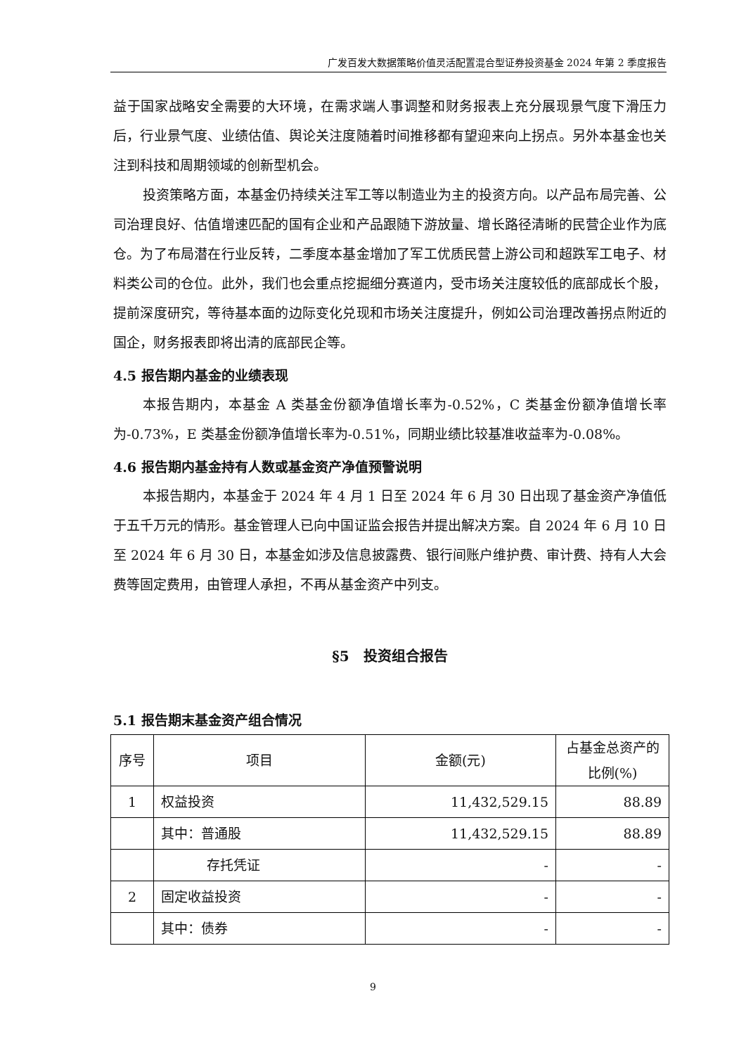广发百发大数据策略价值灵活配置混合型证券投资基金 2024 年第 2 季度报告
益于国家战略安全需要的大环境，在需求端人事调整和财务报表上充分展现景气度下滑压力后，行业景气度、业绩估值、舆论关注度随着时间推移都有望迎来向上拐点。另外本基金也关注到科技和周期领域的创新型机会。
投资策略方面，本基金仍持续关注军工等以制造业为主的投资方向。以产品布局完善、公司治理良好、估值增速匹配的国有企业和产品跟随下游放量、增长路径清晰的民营企业作为底仓。为了布局潜在行业反转，二季度本基金增加了军工优质民营上游公司和超跌军工电子、材料类公司的仓位。此外，我们也会重点挖掘细分赛道内，受市场关注度较低的底部成长个股，提前深度研究，等待基本面的边际变化兑现和市场关注度提升，例如公司治理改善拐点附近的国企，财务报表即将出清的底部民企等。
4.5 报告期内基金的业绩表现
本报告期内，本基金 A 类基金份额净值增长率为-0.52%，C 类基金份额净值增长率为-0.73%，E 类基金份额净值增长率为-0.51%，同期业绩比较基准收益率为-0.08%。
4.6 报告期内基金持有人数或基金资产净值预警说明
本报告期内，本基金于 2024 年 4 月 1 日至 2024 年 6 月 30 日出现了基金资产净值低于五千万元的情形。基金管理人已向中国证监会报告并提出解决方案。自 2024 年 6 月 10 日至 2024 年 6 月 30 日，本基金如涉及信息披露费、银行间账户维护费、审计费、持有人大会费等固定费用，由管理人承担，不再从基金资产中列支。
§5　投资组合报告
5.1 报告期末基金资产组合情况
| 序号 | 项目 | 金额(元) | 占基金总资产的比例(%) |
| --- | --- | --- | --- |
| 1 | 权益投资 | 11,432,529.15 | 88.89 |
| | 其中：普通股 | 11,432,529.15 | 88.89 |
| | 存托凭证 | - | - |
| 2 | 固定收益投资 | - | - |
| | 其中：债券 | - | - |
9